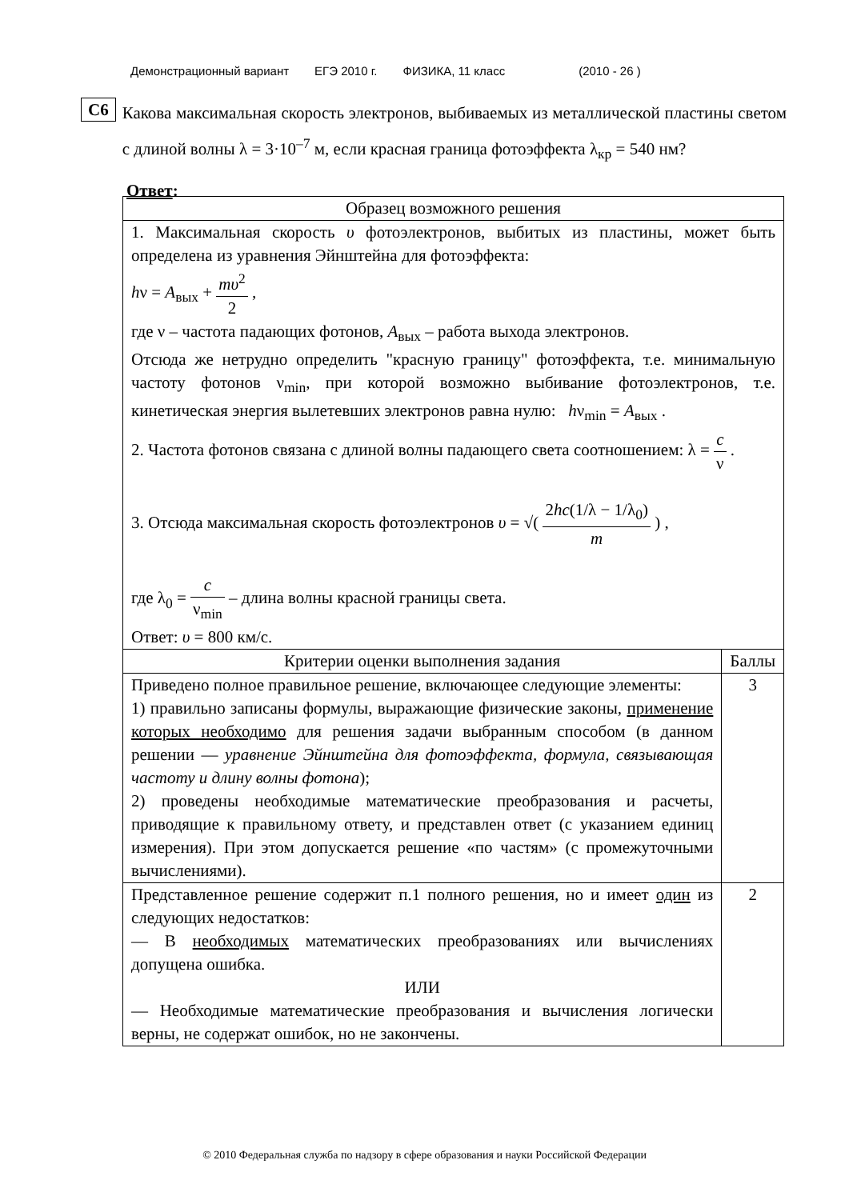Демонстрационный вариант ЕГЭ 2010 г. ФИЗИКА, 11 класс (2010 - 26 )
C6
Какова максимальная скорость электронов, выбиваемых из металлической пластины светом с длиной волны λ = 3·10<sup>–7</sup> м, если красная граница фотоэффекта λ<sub>кр</sub> = 540 нм?
Ответ:
| Образец возможного решения | |
| --- | --- |
| 1. Максимальная скорость υ фотоэлектронов, выбитых из пластины, может быть определена из уравнения Эйнштейна для фотоэффекта: h ν = A<sub>вых</sub> + mυ<sup>2</sup> 2 , где ν – частота падающих фотонов, A<sub>вых</sub> – работа выхода электронов. Отсюда же нетрудно определить "красную границу" фотоэффекта, т.е. минимальную частоту фотонов ν<sub>min</sub>, при которой возможно выбивание фотоэлектронов, т.е. кинетическая энергия вылетевших электронов равна нулю: h ν<sub>min</sub> = A<sub>вых</sub> . 2. Частота фотонов связана с длиной волны падающего света соотношением: λ = c ν . 3. Отсюда максимальная скорость фотоэлектронов υ = √( 2 hc (1/λ − 1/λ<sub>0</sub>) m ) , где λ<sub>0</sub> = c ν<sub>min</sub> – длина волны красной границы света. Ответ: υ = 800 км/с. | |
| Критерии оценки выполнения задания | Баллы |
| Приведено полное правильное решение, включающее следующие элементы: 1) правильно записаны формулы, выражающие физические законы, применение которых необходимо для решения задачи выбранным способом (в данном решении — уравнение Эйнштейна для фотоэффекта, формула, связывающая частоту и длину волны фотона ); 2) проведены необходимые математические преобразования и расчеты, приводящие к правильному ответу, и представлен ответ (с указанием единиц измерения). При этом допускается решение «по частям» (с промежуточными вычислениями). | 3 |
| Представленное решение содержит п.1 полного решения, но и имеет один из следующих недостатков: — В необходимых математических преобразованиях или вычислениях допущена ошибка. ИЛИ — Необходимые математические преобразования и вычисления логически верны, не содержат ошибок, но не закончены. | 2 |
© 2010 Федеральная служба по надзору в сфере образования и науки Российской Федерации